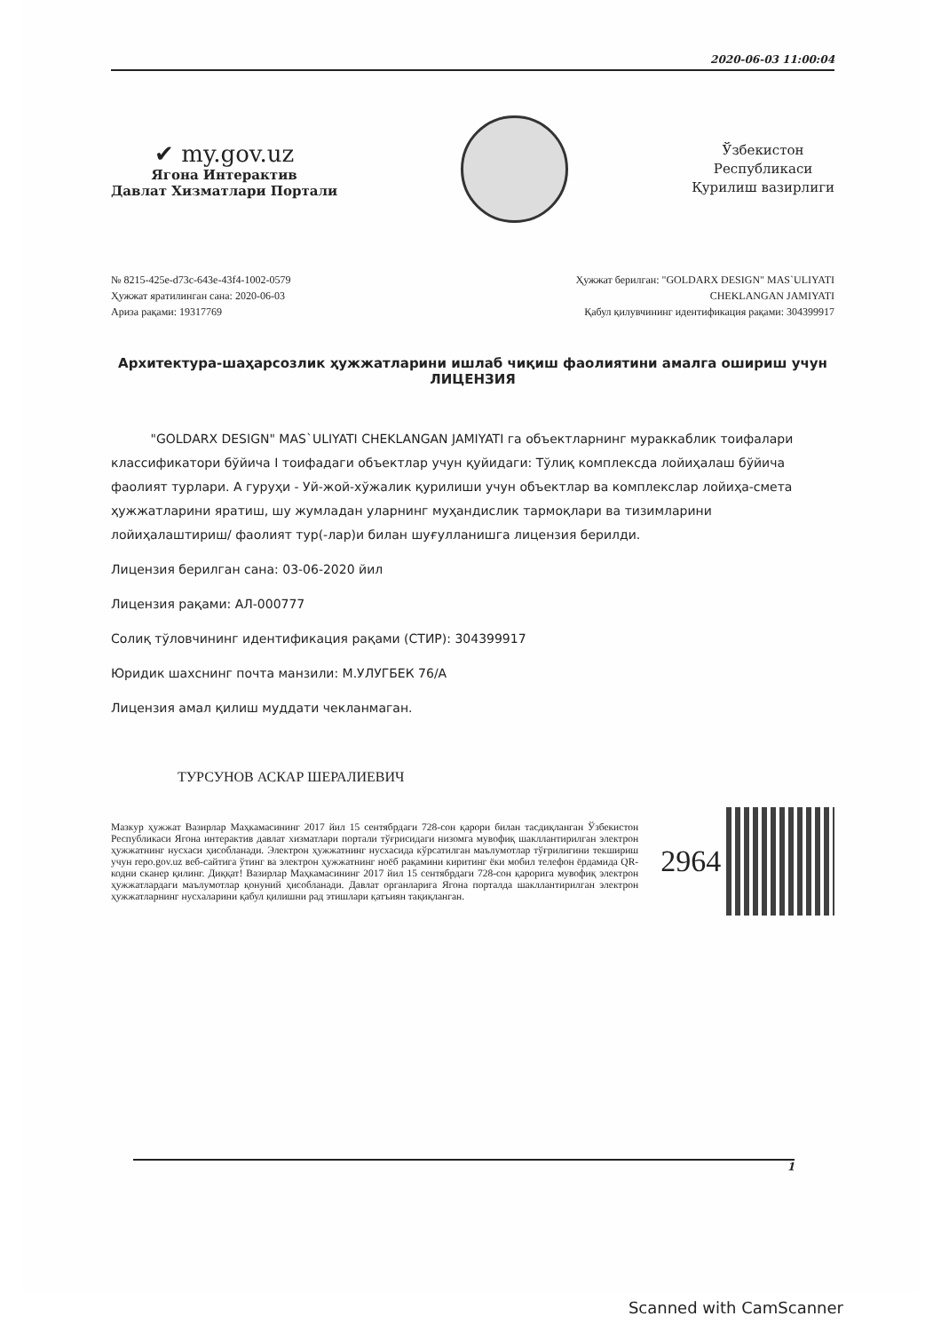2020-06-03 11:00:04
✔ my.gov.uz
Ягона Интерактив
Давлат Хизматлари Портали
Ўзбекистон
Республикаси
Қурилиш вазирлиги
№ 8215-425e-d73c-643e-43f4-1002-0579
Ҳужжат яратилинган сана: 2020-06-03
Ариза рақами: 19317769
Ҳужжат берилган: "GOLDARX DESIGN" MAS`ULIYATI
CHEKLANGAN JAMIYATI
Қабул қилувчининг идентификация рақами: 304399917
Архитектура-шаҳарсозлик ҳужжатларини ишлаб чиқиш фаолиятини амалга ошириш учун
ЛИЦЕНЗИЯ
"GOLDARX DESIGN" MAS`ULIYATI CHEKLANGAN JAMIYATI га объектларнинг мураккаблик тоифалари классификатори бўйича I тоифадаги объектлар учун қуйидаги: Тўлиқ комплексда лойиҳалаш бўйича фаолият турлари. А гуруҳи - Уй-жой-хўжалик қурилиши учун объектлар ва комплекслар лойиҳа-смета ҳужжатларини яратиш, шу жумладан уларнинг муҳандислик тармоқлари ва тизимларини лойиҳалаштириш/ фаолият тур(-лар)и билан шуғулланишга лицензия берилди.
Лицензия берилган сана: 03-06-2020 йил
Лицензия рақами: АЛ-000777
Солиқ тўловчининг идентификация рақами (СТИР): 304399917
Юридик шахснинг почта манзили: М.УЛУГБЕК 76/А
Лицензия амал қилиш муддати чекланмаган.
ТУРСУНОВ АСКАР ШЕРАЛИЕВИЧ
Мазкур ҳужжат Вазирлар Маҳкамасининг 2017 йил 15 сентябрдаги 728-сон қарори билан тасдиқланган Ўзбекистон Республикаси Ягона интерактив давлат хизматлари портали тўғрисидаги низомга мувофиқ шакллантирилган электрон ҳужжатнинг нусхаси ҳисобланади. Электрон ҳужжатнинг нусхасида кўрсатилган маълумотлар тўғрилигини текшириш учун repo.gov.uz веб-сайтига ўтинг ва электрон ҳужжатнинг ноёб рақамини киритинг ёки мобил телефон ёрдамида QR-кодни сканер қилинг. Диққат! Вазирлар Маҳкамасининг 2017 йил 15 сентябрдаги 728-сон қарорига мувофиқ электрон ҳужжатлардаги маълумотлар қонуний ҳисобланади. Давлат органларига Ягона порталда шакллантирилган электрон ҳужжатларнинг нусхаларини қабул қилишни рад этишлари қатъиян тақиқланган.
2964
1
Scanned with CamScanner